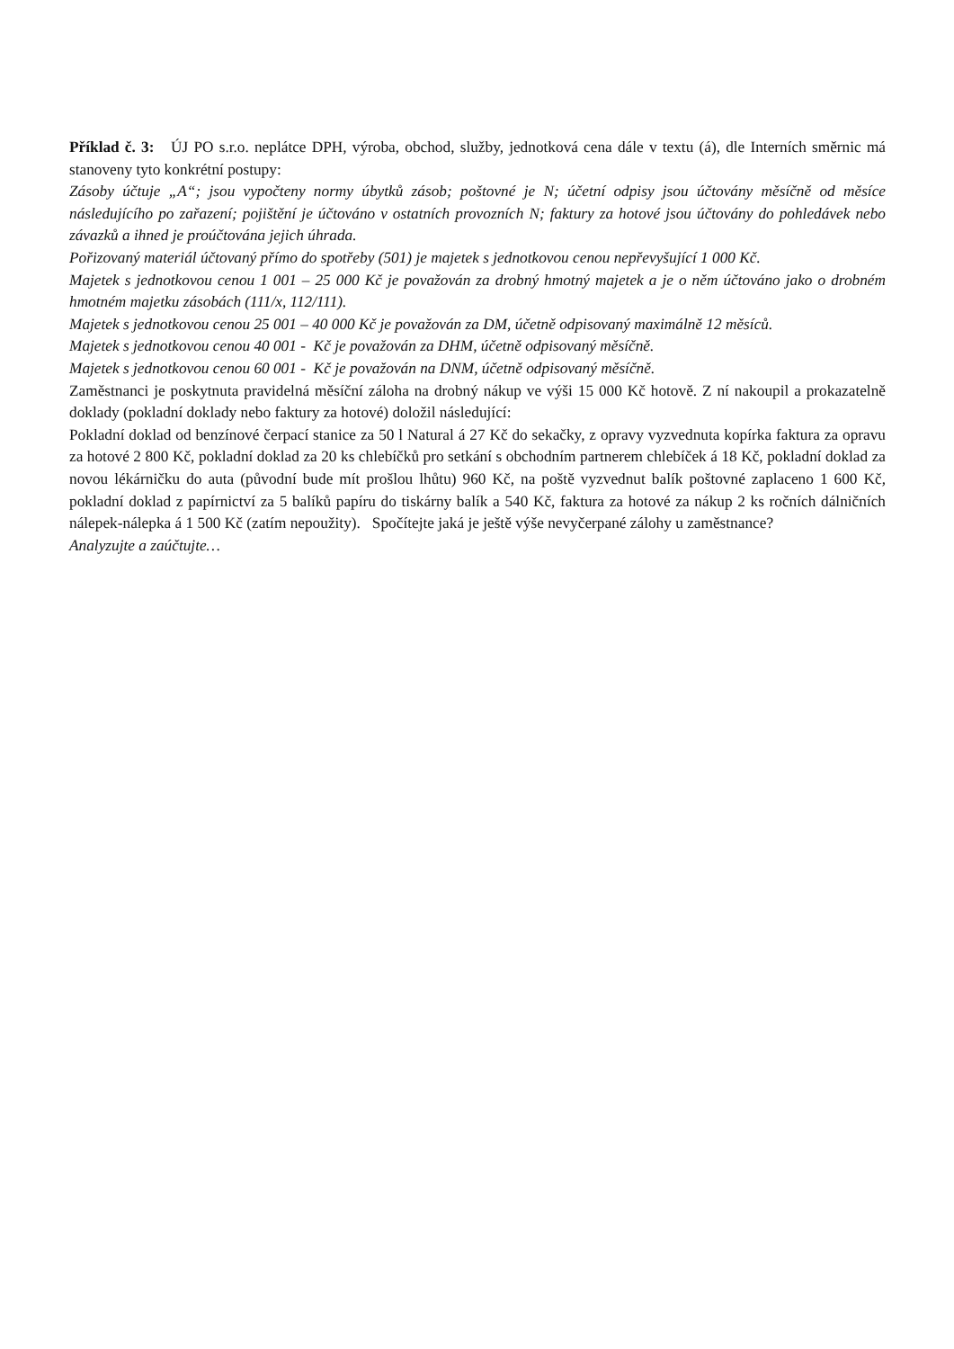Příklad č. 3: ÚJ PO s.r.o. neplátce DPH, výroba, obchod, služby, jednotková cena dále v textu (á), dle Interních směrnic má stanoveny tyto konkrétní postupy:
Zásoby účtuje „A“; jsou vypočteny normy úbytků zásob; poštovné je N; účetní odpisy jsou účtovány měsíčně od měsíce následujícího po zařazení; pojištění je účtováno v ostatních provozních N; faktury za hotové jsou účtovány do pohledávek nebo závazků a ihned je proúčtována jejich úhrada.
Pořizovaný materiál účtovaný přímo do spotřeby (501) je majetek s jednotkovou cenou nepřevyšující 1 000 Kč.
Majetek s jednotkovou cenou 1 001 – 25 000 Kč je považován za drobný hmotný majetek a je o něm účtováno jako o drobném hmotném majetku zásobách (111/x, 112/111).
Majetek s jednotkovou cenou 25 001 – 40 000 Kč je považován za DM, účetně odpisovaný maximálně 12 měsíců.
Majetek s jednotkovou cenou 40 001 - Kč je považován za DHM, účetně odpisovaný měsíčně.
Majetek s jednotkovou cenou 60 001 - Kč je považován na DNM, účetně odpisovaný měsíčně.
Zaměstnanci je poskytnuta pravidelná měsíční záloha na drobný nákup ve výši 15 000 Kč hotově. Z ní nakoupil a prokazatelně doklady (pokladní doklady nebo faktury za hotové) doložil následující:
Pokladní doklad od benzínové čerpací stanice za 50 l Natural á 27 Kč do sekačky, z opravy vyzvednuta kopírka faktura za opravu za hotové 2 800 Kč, pokladní doklad za 20 ks chlebíčků pro setkání s obchodním partnerem chlebíček á 18 Kč, pokladní doklad za novou lékárničku do auta (původní bude mít prošlou lhůtu) 960 Kč, na poště vyzvednut balík poštovné zaplaceno 1 600 Kč, pokladní doklad z papírnictví za 5 balíků papíru do tiskárny balík a 540 Kč, faktura za hotové za nákup 2 ks ročních dálničních nálepek-nálepka á 1 500 Kč (zatím nepoužity). Spočítejte jaká je ještě výše nevyčerpané zálohy u zaměstnance?
Analyzujte a zaúčtujte…